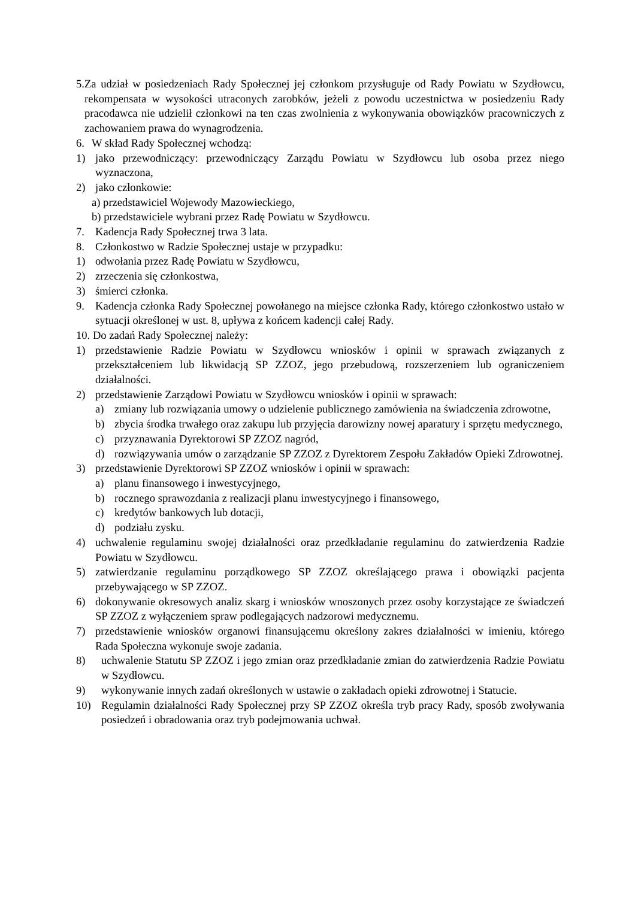5. Za udział w posiedzeniach Rady Społecznej jej członkom przysługuje od Rady Powiatu w Szydłowcu, rekompensata w wysokości utraconych zarobków, jeżeli z powodu uczestnictwa w posiedzeniu Rady pracodawca nie udzielił członkowi na ten czas zwolnienia z wykonywania obowiązków pracowniczych z zachowaniem prawa do wynagrodzenia.
6. W skład Rady Społecznej wchodzą:
1) jako przewodniczący: przewodniczący Zarządu Powiatu w Szydłowcu lub osoba przez niego wyznaczona,
2) jako członkowie:
a) przedstawiciel Wojewody Mazowieckiego,
b) przedstawiciele wybrani przez Radę Powiatu w Szydłowcu.
7. Kadencja Rady Społecznej trwa 3 lata.
8. Członkostwo w Radzie Społecznej ustaje w przypadku:
1) odwołania przez Radę Powiatu w Szydłowcu,
2) zrzeczenia się członkostwa,
3) śmierci członka.
9. Kadencja członka Rady Społecznej powołanego na miejsce członka Rady, którego członkostwo ustało w sytuacji określonej w ust. 8, upływa z końcem kadencji całej Rady.
10. Do zadań Rady Społecznej należy:
1) przedstawienie Radzie Powiatu w Szydłowcu wniosków i opinii w sprawach związanych z przekształceniem lub likwidacją SP ZZOZ, jego przebudową, rozszerzeniem lub ograniczeniem działalności.
2) przedstawienie Zarządowi Powiatu w Szydłowcu wniosków i opinii w sprawach:
a) zmiany lub rozwiązania umowy o udzielenie publicznego zamówienia na świadczenia zdrowotne,
b) zbycia środka trwałego oraz zakupu lub przyjęcia darowizny nowej aparatury i sprzętu medycznego,
c) przyznawania Dyrektorowi SP ZZOZ nagród,
d) rozwiązywania umów o zarządzanie SP ZZOZ z Dyrektorem Zespołu Zakładów Opieki Zdrowotnej.
3) przedstawienie Dyrektorowi SP ZZOZ wniosków i opinii w sprawach:
a) planu finansowego i inwestycyjnego,
b) rocznego sprawozdania z realizacji planu inwestycyjnego i finansowego,
c) kredytów bankowych lub dotacji,
d) podziału zysku.
4) uchwalenie regulaminu swojej działalności oraz przedkładanie regulaminu do zatwierdzenia Radzie Powiatu w Szydłowcu.
5) zatwierdzanie regulaminu porządkowego SP ZZOZ określającego prawa i obowiązki pacjenta przebywającego w SP ZZOZ.
6) dokonywanie okresowych analiz skarg i wniosków wnoszonych przez osoby korzystające ze świadczeń SP ZZOZ z wyłączeniem spraw podlegających nadzorowi medycznemu.
7) przedstawienie wniosków organowi finansującemu określony zakres działalności w imieniu, którego Rada Społeczna wykonuje swoje zadania.
8) uchwalenie Statutu SP ZZOZ i jego zmian oraz przedkładanie zmian do zatwierdzenia Radzie Powiatu w Szydłowcu.
9) wykonywanie innych zadań określonych w ustawie o zakładach opieki zdrowotnej i Statucie.
10) Regulamin działalności Rady Społecznej przy SP ZZOZ określa tryb pracy Rady, sposób zwoływania posiedzeń i obradowania oraz tryb podejmowania uchwał.